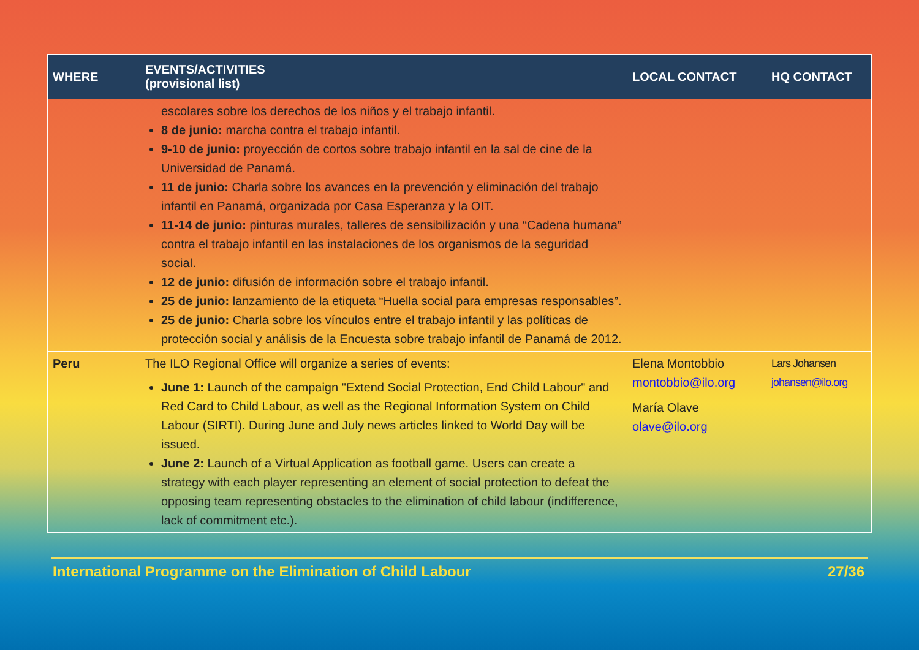| WHERE | EVENTS/ACTIVITIES (provisional list) | LOCAL CONTACT | HQ CONTACT |
| --- | --- | --- | --- |
| | escolares sobre los derechos de los niños y el trabajo infantil. 8 de junio: marcha contra el trabajo infantil. 9-10 de junio: proyección de cortos sobre trabajo infantil en la sal de cine de la Universidad de Panamá. 11 de junio: Charla sobre los avances en la prevención y eliminación del trabajo infantil en Panamá, organizada por Casa Esperanza y la OIT. 11-14 de junio: pinturas murales, talleres de sensibilización y una “Cadena humana” contra el trabajo infantil en las instalaciones de los organismos de la seguridad social. 12 de junio: difusión de información sobre el trabajo infantil. 25 de junio: lanzamiento de la etiqueta “Huella social para empresas responsables”. 25 de junio: Charla sobre los vínculos entre el trabajo infantil y las políticas de protección social y análisis de la Encuesta sobre trabajo infantil de Panamá de 2012. | | |
| Peru | The ILO Regional Office will organize a series of events: June 1: Launch of the campaign "Extend Social Protection, End Child Labour" and Red Card to Child Labour, as well as the Regional Information System on Child Labour (SIRTI). During June and July news articles linked to World Day will be issued. June 2: Launch of a Virtual Application as football game. Users can create a strategy with each player representing an element of social protection to defeat the opposing team representing obstacles to the elimination of child labour (indifference, lack of commitment etc.). | Elena Montobbio montobbio@ilo.org María Olave olave@ilo.org | Lars Johansen johansen@ilo.org |
International Programme on the Elimination of Child Labour 27/36